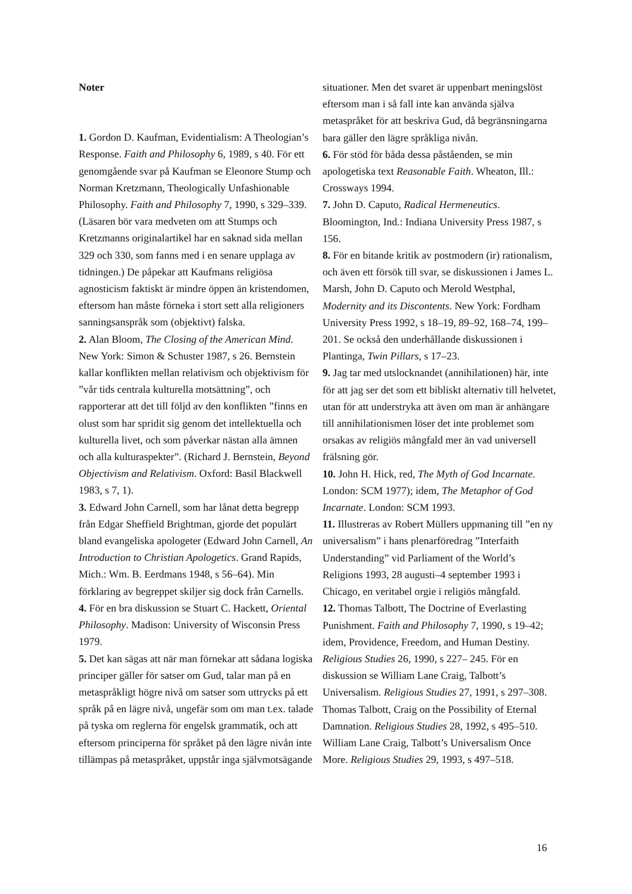Noter
1. Gordon D. Kaufman, Evidentialism: A Theologian’s Response. Faith and Philosophy 6, 1989, s 40. För ett genomgående svar på Kaufman se Eleonore Stump och Norman Kretzmann, Theologically Unfashionable Philosophy. Faith and Philosophy 7, 1990, s 329–339. (Läsaren bör vara medveten om att Stumps och Kretzmanns originalartikel har en saknad sida mellan 329 och 330, som fanns med i en senare upplaga av tidningen.) De påpekar att Kaufmans religiösa agnosticism faktiskt är mindre öppen än kristendomen, eftersom han måste förneka i stort sett alla religioners sanningsanspråk som (objektivt) falska.
2. Alan Bloom, The Closing of the American Mind. New York: Simon & Schuster 1987, s 26. Bernstein kallar konflikten mellan relativism och objektivism för ”vår tids centrala kulturella motsättning”, och rapporterar att det till följd av den konflikten ”finns en olust som har spridit sig genom det intellektuella och kulturella livet, och som påverkar nästan alla ämnen och alla kulturaspekter”. (Richard J. Bernstein, Beyond Objectivism and Relativism. Oxford: Basil Blackwell 1983, s 7, 1).
3. Edward John Carnell, som har lånat detta begrepp från Edgar Sheffield Brightman, gjorde det populärt bland evangeliska apologeter (Edward John Carnell, An Introduction to Christian Apologetics. Grand Rapids, Mich.: Wm. B. Eerdmans 1948, s 56–64). Min förklaring av begreppet skiljer sig dock från Carnells.
4. För en bra diskussion se Stuart C. Hackett, Oriental Philosophy. Madison: University of Wisconsin Press 1979.
5. Det kan sägas att när man förnekar att sådana logiska principer gäller för satser om Gud, talar man på en metaspråkligt högre nivå om satser som uttrycks på ett språk på en lägre nivå, ungefär som om man t.ex. talade på tyska om reglerna för engelsk grammatik, och att eftersom principerna för språket på den lägre nivån inte tillämpas på metaspråket, uppstår inga självmotsägande situationer. Men det svaret är uppenbart meningslöst eftersom man i så fall inte kan använda själva metaspråket för att beskriva Gud, då begränsningarna bara gäller den lägre språkliga nivån.
6. För stöd för båda dessa påståenden, se min apologetiska text Reasonable Faith. Wheaton, Ill.: Crossways 1994.
7. John D. Caputo, Radical Hermeneutics. Bloomington, Ind.: Indiana University Press 1987, s 156.
8. För en bitande kritik av postmodern (ir) rationalism, och även ett försök till svar, se diskussionen i James L. Marsh, John D. Caputo och Merold Westphal, Modernity and its Discontents. New York: Fordham University Press 1992, s 18–19, 89–92, 168–74, 199–201. Se också den underhållande diskussionen i Plantinga, Twin Pillars, s 17–23.
9. Jag tar med utslocknandet (annihilationen) här, inte för att jag ser det som ett bibliskt alternativ till helvetet, utan för att understryka att även om man är anhängare till annihilationismen löser det inte problemet som orsakas av religiös mångfald mer än vad universell frälsning gör.
10. John H. Hick, red, The Myth of God Incarnate. London: SCM 1977); idem, The Metaphor of God Incarnate. London: SCM 1993.
11. Illustreras av Robert Müllers uppmaning till ”en ny universalism” i hans plenarföredrag ”Interfaith Understanding” vid Parliament of the World’s Religions 1993, 28 augusti–4 september 1993 i Chicago, en veritabel orgie i religiös mångfald.
12. Thomas Talbott, The Doctrine of Everlasting Punishment. Faith and Philosophy 7, 1990, s 19–42; idem, Providence, Freedom, and Human Destiny. Religious Studies 26, 1990, s 227– 245. För en diskussion se William Lane Craig, Talbott’s Universalism. Religious Studies 27, 1991, s 297–308. Thomas Talbott, Craig on the Possibility of Eternal Damnation. Religious Studies 28, 1992, s 495–510. William Lane Craig, Talbott’s Universalism Once More. Religious Studies 29, 1993, s 497–518.
16